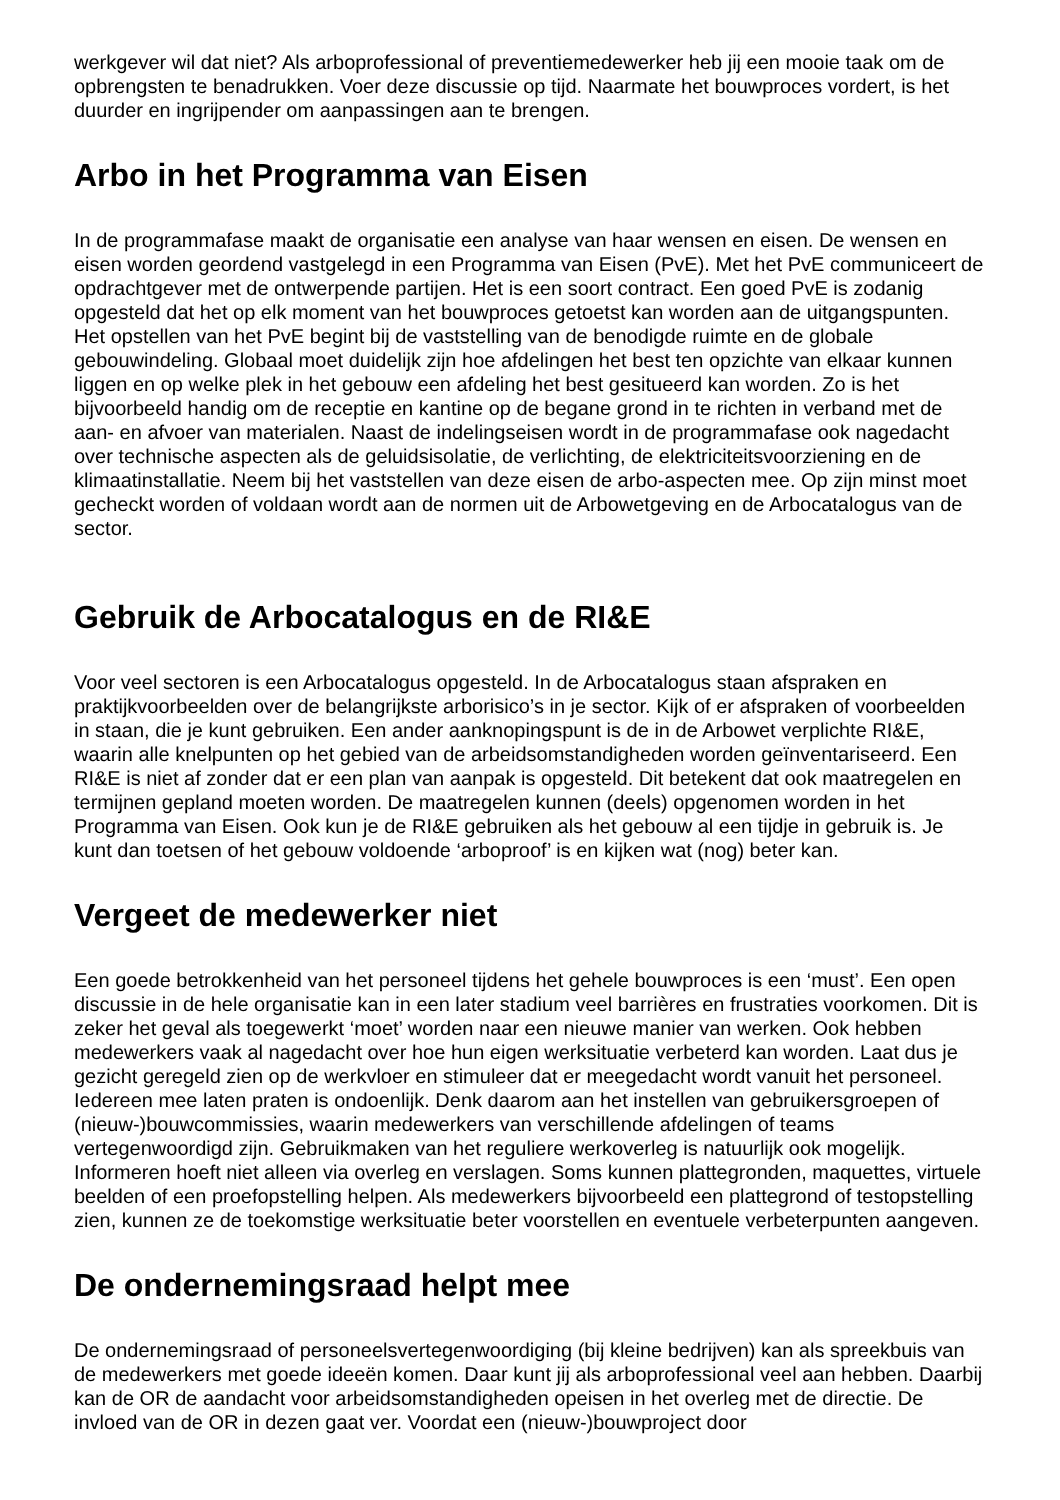werkgever wil dat niet? Als arboprofessional of preventiemedewerker heb jij een mooie taak om de opbrengsten te benadrukken. Voer deze discussie op tijd. Naarmate het bouwproces vordert, is het duurder en ingrijpender om aanpassingen aan te brengen.
Arbo in het Programma van Eisen
In de programmafase maakt de organisatie een analyse van haar wensen en eisen. De wensen en eisen worden geordend vastgelegd in een Programma van Eisen (PvE). Met het PvE communiceert de opdrachtgever met de ontwerpende partijen. Het is een soort contract. Een goed PvE is zodanig opgesteld dat het op elk moment van het bouwproces getoetst kan worden aan de uitgangspunten.
Het opstellen van het PvE begint bij de vaststelling van de benodigde ruimte en de globale gebouwindeling. Globaal moet duidelijk zijn hoe afdelingen het best ten opzichte van elkaar kunnen liggen en op welke plek in het gebouw een afdeling het best gesitueerd kan worden. Zo is het bijvoorbeeld handig om de receptie en kantine op de begane grond in te richten in verband met de aan- en afvoer van materialen. Naast de indelingseisen wordt in de programmafase ook nagedacht over technische aspecten als de geluidsisolatie, de verlichting, de elektriciteitsvoorziening en de klimaatinstallatie. Neem bij het vaststellen van deze eisen de arbo-aspecten mee. Op zijn minst moet gecheckt worden of voldaan wordt aan de normen uit de Arbowetgeving en de Arbocatalogus van de sector.
Gebruik de Arbocatalogus en de RI&E
Voor veel sectoren is een Arbocatalogus opgesteld. In de Arbocatalogus staan afspraken en praktijkvoorbeelden over de belangrijkste arborisico’s in je sector. Kijk of er afspraken of voorbeelden in staan, die je kunt gebruiken. Een ander aanknopingspunt is de in de Arbowet verplichte RI&E, waarin alle knelpunten op het gebied van de arbeidsomstandigheden worden geïnventariseerd. Een RI&E is niet af zonder dat er een plan van aanpak is opgesteld. Dit betekent dat ook maatregelen en termijnen gepland moeten worden. De maatregelen kunnen (deels) opgenomen worden in het Programma van Eisen. Ook kun je de RI&E gebruiken als het gebouw al een tijdje in gebruik is. Je kunt dan toetsen of het gebouw voldoende ‘arboproof’ is en kijken wat (nog) beter kan.
Vergeet de medewerker niet
Een goede betrokkenheid van het personeel tijdens het gehele bouwproces is een ‘must’. Een open discussie in de hele organisatie kan in een later stadium veel barrières en frustraties voorkomen. Dit is zeker het geval als toegewerkt ‘moet’ worden naar een nieuwe manier van werken. Ook hebben medewerkers vaak al nagedacht over hoe hun eigen werksituatie verbeterd kan worden. Laat dus je gezicht geregeld zien op de werkvloer en stimuleer dat er meegedacht wordt vanuit het personeel. Iedereen mee laten praten is ondoenlijk. Denk daarom aan het instellen van gebruikersgroepen of (nieuw-)bouwcommissies, waarin medewerkers van verschillende afdelingen of teams vertegenwoordigd zijn. Gebruikmaken van het reguliere werkoverleg is natuurlijk ook mogelijk. Informeren hoeft niet alleen via overleg en verslagen. Soms kunnen plattegronden, maquettes, virtuele beelden of een proefopstelling helpen. Als medewerkers bijvoorbeeld een plattegrond of testopstelling zien, kunnen ze de toekomstige werksituatie beter voorstellen en eventuele verbeterpunten aangeven.
De ondernemingsraad helpt mee
De ondernemingsraad of personeelsvertegenwoordiging (bij kleine bedrijven) kan als spreekbuis van de medewerkers met goede ideeën komen. Daar kunt jij als arboprofessional veel aan hebben. Daarbij kan de OR de aandacht voor arbeidsomstandigheden opeisen in het overleg met de directie. De invloed van de OR in dezen gaat ver. Voordat een (nieuw-)bouwproject door